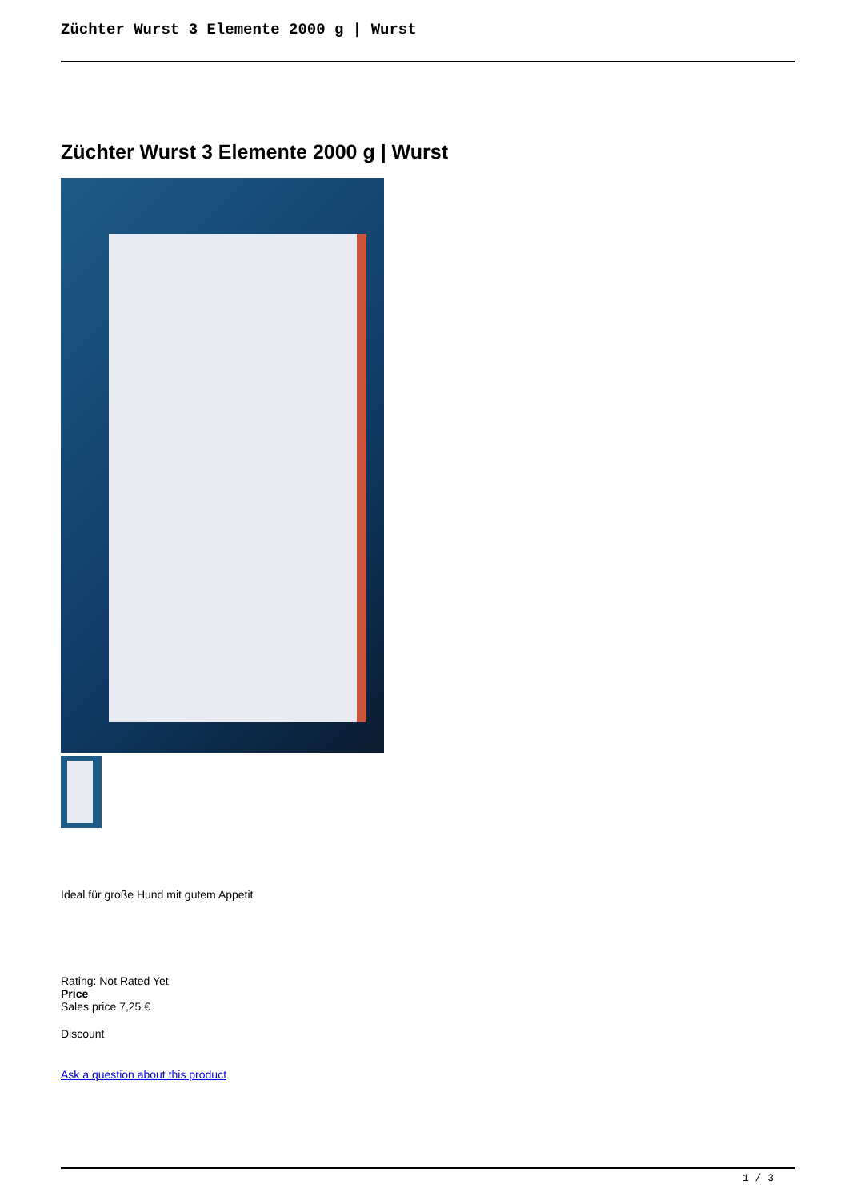Züchter Wurst 3 Elemente 2000 g | Wurst
Züchter Wurst 3 Elemente 2000 g | Wurst
Ideal für große Hund mit gutem Appetit
Rating: Not Rated Yet
Price
Sales price 7,25 €
Discount
Ask a question about this product
1 / 3